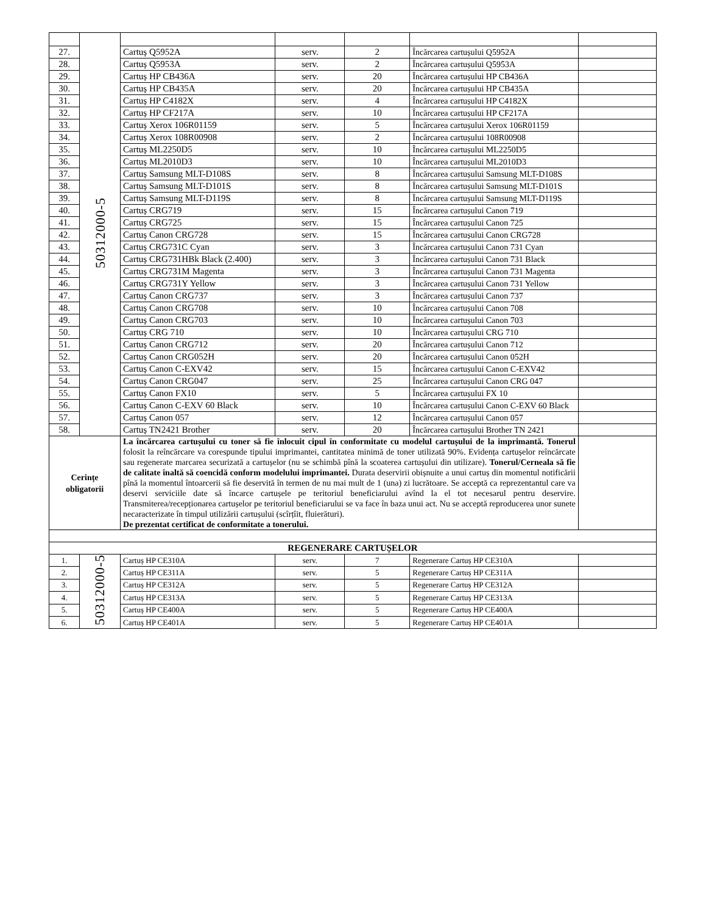| | 50312000-5 | | | | | |
| 27. | | Cartuș Q5952A | serv. | 2 | Încărcarea cartușului Q5952A | |
| 28. | | Cartuș Q5953A | serv. | 2 | Încărcarea cartușului Q5953A | |
| 29. | | Cartuș HP CB436A | serv. | 20 | Încărcarea cartușului HP CB436A | |
| 30. | | Cartuș HP CB435A | serv. | 20 | Încărcarea cartușului HP CB435A | |
| 31. | | Cartuș HP C4182X | serv. | 4 | Încărcarea cartușului HP C4182X | |
| 32. | | Cartuș HP CF217A | serv. | 10 | Încărcarea cartușului HP CF217A | |
| 33. | | Cartuș Xerox 106R01159 | serv. | 5 | Încărcarea cartușului Xerox 106R01159 | |
| 34. | | Cartuș Xerox 108R00908 | serv. | 2 | Încărcarea cartușului 108R00908 | |
| 35. | | Cartuș ML2250D5 | serv. | 10 | Încărcarea cartușului ML2250D5 | |
| 36. | | Cartuș ML2010D3 | serv. | 10 | Încărcarea cartușului ML2010D3 | |
| 37. | | Cartuș Samsung MLT-D108S | serv. | 8 | Încărcarea cartușului Samsung MLT-D108S | |
| 38. | | Cartuș Samsung MLT-D101S | serv. | 8 | Încărcarea cartușului Samsung MLT-D101S | |
| 39. | | Cartuș Samsung MLT-D119S | serv. | 8 | Încărcarea cartușului Samsung MLT-D119S | |
| 40. | | Cartuș CRG719 | serv. | 15 | Încărcarea cartușului Canon 719 | |
| 41. | | Cartuș CRG725 | serv. | 15 | Încărcarea cartușului Canon 725 | |
| 42. | | Cartuș Canon CRG728 | serv. | 15 | Încărcarea cartușului Canon CRG728 | |
| 43. | | Cartuș CRG731C Cyan | serv. | 3 | Încărcarea cartușului Canon 731 Cyan | |
| 44. | | Cartuș CRG731HBk Black (2.400) | serv. | 3 | Încărcarea cartușului Canon 731 Black | |
| 45. | | Cartuș CRG731M Magenta | serv. | 3 | Încărcarea cartușului Canon 731 Magenta | |
| 46. | | Cartuș CRG731Y Yellow | serv. | 3 | Încărcarea cartușului Canon 731 Yellow | |
| 47. | | Cartuș Canon CRG737 | serv. | 3 | Încărcarea cartușului Canon 737 | |
| 48. | | Cartuș Canon CRG708 | serv. | 10 | Încărcarea cartușului Canon 708 | |
| 49. | | Cartuș Canon CRG703 | serv. | 10 | Încărcarea cartușului Canon 703 | |
| 50. | | Cartuș CRG 710 | serv. | 10 | Încărcarea cartușului CRG 710 | |
| 51. | | Cartuș Canon CRG712 | serv. | 20 | Încărcarea cartușului Canon 712 | |
| 52. | | Cartuș Canon CRG052H | serv. | 20 | Încărcarea cartușului Canon 052H | |
| 53. | | Cartuș Canon C-EXV42 | serv. | 15 | Încărcarea cartușului Canon C-EXV42 | |
| 54. | | Cartuș Canon CRG047 | serv. | 25 | Încărcarea cartușului Canon CRG 047 | |
| 55. | | Cartuș Canon FX10 | serv. | 5 | Încărcarea cartușului FX 10 | |
| 56. | | Cartuș Canon C-EXV 60 Black | serv. | 10 | Încărcarea cartușului Canon C-EXV 60 Black | |
| 57. | | Cartuș Canon 057 | serv. | 12 | Încărcarea cartușului Canon 057 | |
| 58. | | Cartuș TN2421 Brother | serv. | 20 | Încărcarea cartușului Brother TN 2421 | |
| Cerințe obligatorii | | La încărcarea cartușului cu toner să fie înlocuit cipul în conformitate cu modelul cartușului de la imprimantă. Tonerul folosit la reîncărcare va corespunde tipului imprimantei, cantitatea minimă de toner utilizată 90%. Evidența cartușelor reîncărcate sau regenerate marcarea securizată a cartușelor (nu se schimbă pînă la scoaterea cartușului din utilizare). Tonerul/Cerneala să fie de calitate înaltă să coencidă conform modelului imprimantei. Durata deservirii obișnuite a unui cartuș din momentul notificării pînă la momentul întoarcerii să fie deservită în termen de nu mai mult de 1 (una) zi lucrătoare. Se acceptă ca reprezentantul care va deservi serviciile date să încarce cartușele pe teritoriul beneficiarului avînd la el tot necesarul pentru deservire. Transmiterea/recepționarea cartușelor pe teritoriul beneficiarului se va face în baza unui act. Nu se acceptă reproducerea unor sunete necaracterizate în timpul utilizării cartușului (scîrțîit, fluierături). De prezentat certificat de conformitate a tonerului. | | | | |
| REGENERARE CARTUȘELOR | | | | | | |
| 1. | 50312000-5 | Cartuș HP CE310A | serv. | 7 | Regenerare Cartuș HP CE310A | |
| 2. | | Cartuș HP CE311A | serv. | 5 | Regenerare Cartuș HP CE311A | |
| 3. | | Cartuș HP CE312A | serv. | 5 | Regenerare Cartuș HP CE312A | |
| 4. | | Cartuș HP CE313A | serv. | 5 | Regenerare Cartuș HP CE313A | |
| 5. | | Cartuș HP CE400A | serv. | 5 | Regenerare Cartuș HP CE400A | |
| 6. | | Cartuș HP CE401A | serv. | 5 | Regenerare Cartuș HP CE401A | |